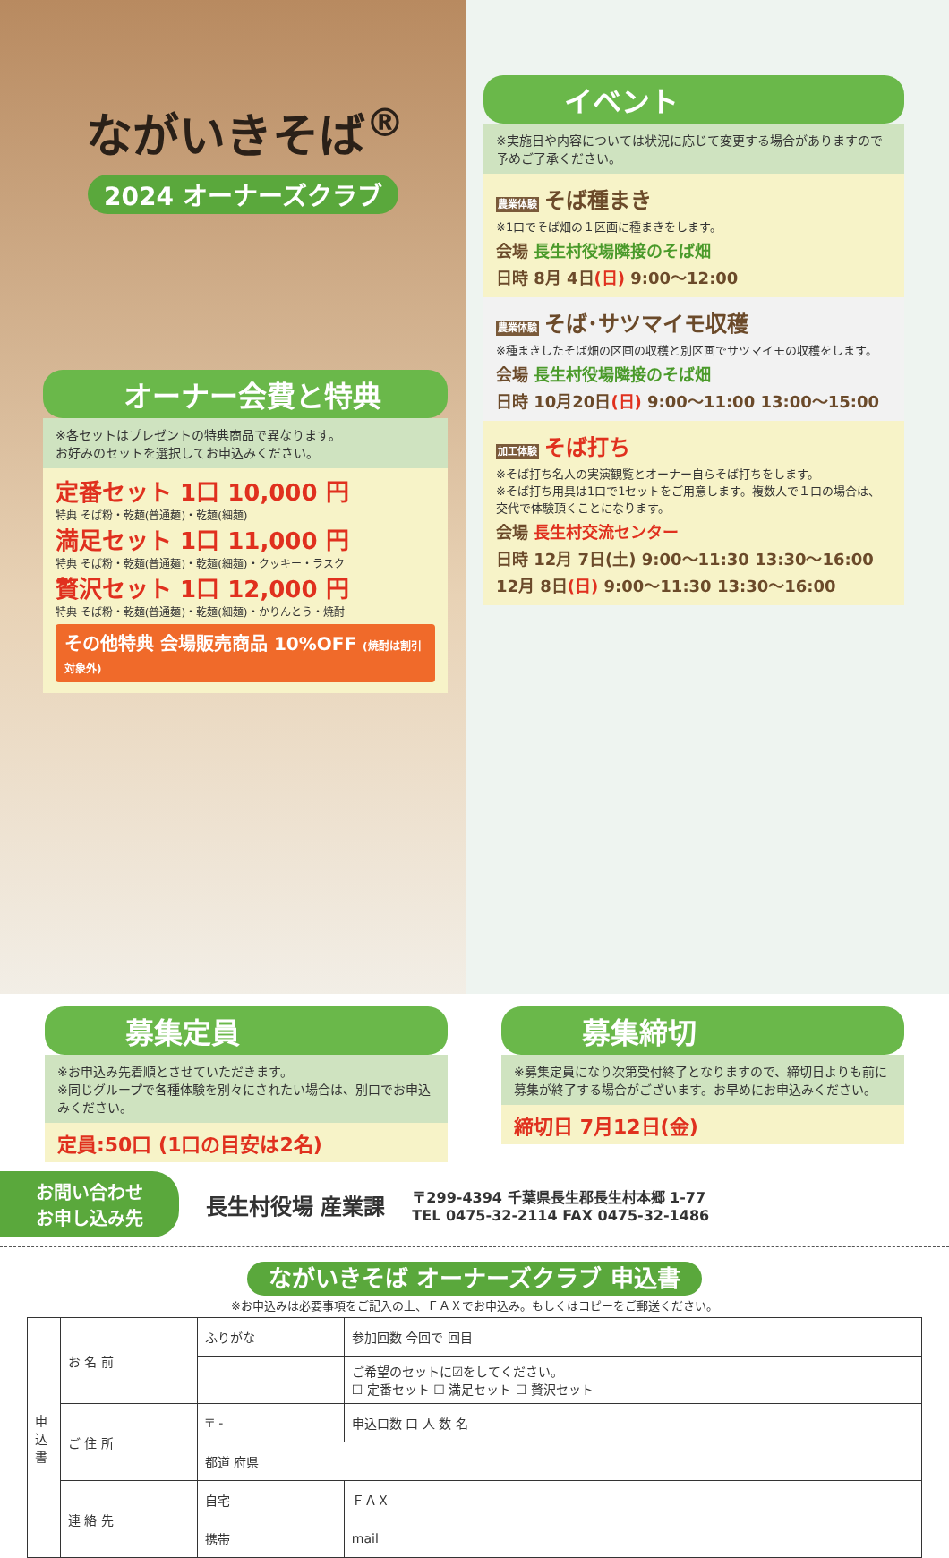ながいきそば<sup>®</sup>
2024 オーナーズクラブ
オーナー会費と特典
※各セットはプレゼントの特典商品で異なります。
お好みのセットを選択してお申込みください。
定番セット 1口 10,000 円
特典 そば粉・乾麺(普通麺)・乾麺(細麺)
満足セット 1口 11,000 円
特典 そば粉・乾麺(普通麺)・乾麺(細麺)・クッキー・ラスク
贅沢セット 1口 12,000 円
特典 そば粉・乾麺(普通麺)・乾麺(細麺)・かりんとう・焼酎
その他特典 会場販売商品 10%OFF (焼酎は割引対象外)
イベント
※実施日や内容については状況に応じて変更する場合がありますので予めご了承ください。
農業体験 そば種まき
※1口でそば畑の１区画に種まきをします。
会場 長生村役場隣接のそば畑
日時 8月 4日(日) 9:00〜12:00
農業体験 そば･サツマイモ収穫
※種まきしたそば畑の区画の収穫と別区画でサツマイモの収穫をします。
会場 長生村役場隣接のそば畑
日時 10月20日(日) 9:00〜11:00 13:00〜15:00
加工体験 そば打ち
※そば打ち名人の実演観覧とオーナー自らそば打ちをします。
※そば打ち用具は1口で1セットをご用意します。複数人で１口の場合は、交代で体験頂くことになります。
会場 長生村交流センター
日時 12月 7日(土) 9:00〜11:30 13:30〜16:00
12月 8日(日) 9:00〜11:30 13:30〜16:00
募集定員
※お申込み先着順とさせていただきます。
※同じグループで各種体験を別々にされたい場合は、別口でお申込みください。
定員:50口 (1口の目安は2名)
募集締切
※募集定員になり次第受付終了となりますので、締切日よりも前に募集が終了する場合がございます。お早めにお申込みください。
締切日 7月12日(金)
お問い合わせ
お申し込み先
長生村役場 産業課
〒299-4394 千葉県長生郡長生村本郷 1-77
TEL 0475-32-2114 FAX 0475-32-1486
ながいきそば オーナーズクラブ 申込書
※お申込みは必要事項をご記入の上、ＦＡＸでお申込み。もしくはコピーをご郵送ください。
| 申込書 | お 名 前 | ふりがな | 参加回数 今回で 回目 |
| | | | ご希望のセットに☑をしてください。 ☐ 定番セット ☐ 満足セット ☐ 贅沢セット |
| | ご 住 所 | 〒 - | 申込口数 口 人 数 名 |
| | | 都道 府県 | |
| | 連 絡 先 | 自宅 | ＦＡＸ |
| | | 携帯 | mail |